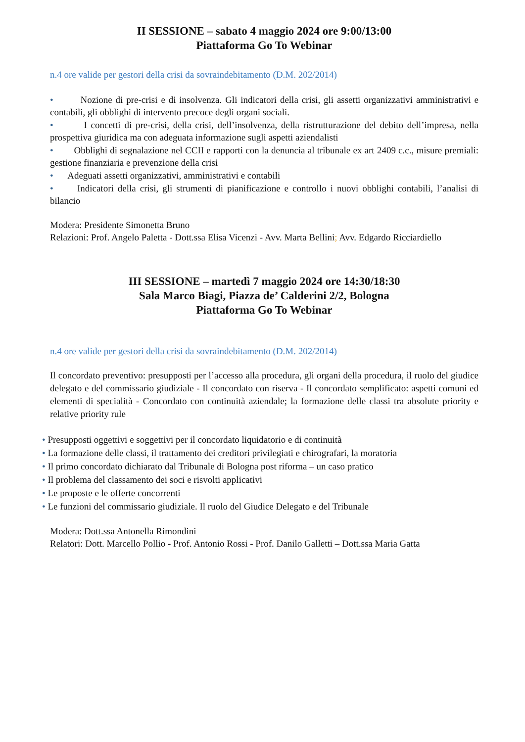II SESSIONE – sabato 4 maggio 2024 ore 9:00/13:00
Piattaforma Go To Webinar
n.4 ore valide per gestori della crisi da sovraindebitamento (D.M. 202/2014)
• Nozione di pre-crisi e di insolvenza. Gli indicatori della crisi, gli assetti organizzativi amministrativi e contabili, gli obblighi di intervento precoce degli organi sociali.
• I concetti di pre-crisi, della crisi, dell’insolvenza, della ristrutturazione del debito dell’impresa, nella prospettiva giuridica ma con adeguata informazione sugli aspetti aziendalisti
• Obblighi di segnalazione nel CCII e rapporti con la denuncia al tribunale ex art 2409 c.c., misure premiali: gestione finanziaria e prevenzione della crisi
• Adeguati assetti organizzativi, amministrativi e contabili
• Indicatori della crisi, gli strumenti di pianificazione e controllo i nuovi obblighi contabili, l’analisi di bilancio
Modera: Presidente Simonetta Bruno
Relazioni: Prof. Angelo Paletta - Dott.ssa Elisa Vicenzi - Avv. Marta Bellini; Avv. Edgardo Ricciardiello
III SESSIONE – martedì 7 maggio 2024 ore 14:30/18:30
Sala Marco Biagi, Piazza de’ Calderini 2/2, Bologna
Piattaforma Go To Webinar
n.4 ore valide per gestori della crisi da sovraindebitamento (D.M. 202/2014)
Il concordato preventivo: presupposti per l’accesso alla procedura, gli organi della procedura, il ruolo del giudice delegato e del commissario giudiziale - Il concordato con riserva - Il concordato semplificato: aspetti comuni ed elementi di specialità - Concordato con continuità aziendale; la formazione delle classi tra absolute priority e relative priority rule
• Presupposti oggettivi e soggettivi per il concordato liquidatorio e di continuità
• La formazione delle classi, il trattamento dei creditori privilegiati e chirografari, la moratoria
• Il primo concordato dichiarato dal Tribunale di Bologna post riforma – un caso pratico
• Il problema del classamento dei soci e risvolti applicativi
• Le proposte e le offerte concorrenti
• Le funzioni del commissario giudiziale. Il ruolo del Giudice Delegato e del Tribunale
Modera: Dott.ssa Antonella Rimondini
Relatori: Dott. Marcello Pollio - Prof. Antonio Rossi - Prof. Danilo Galletti – Dott.ssa Maria Gatta